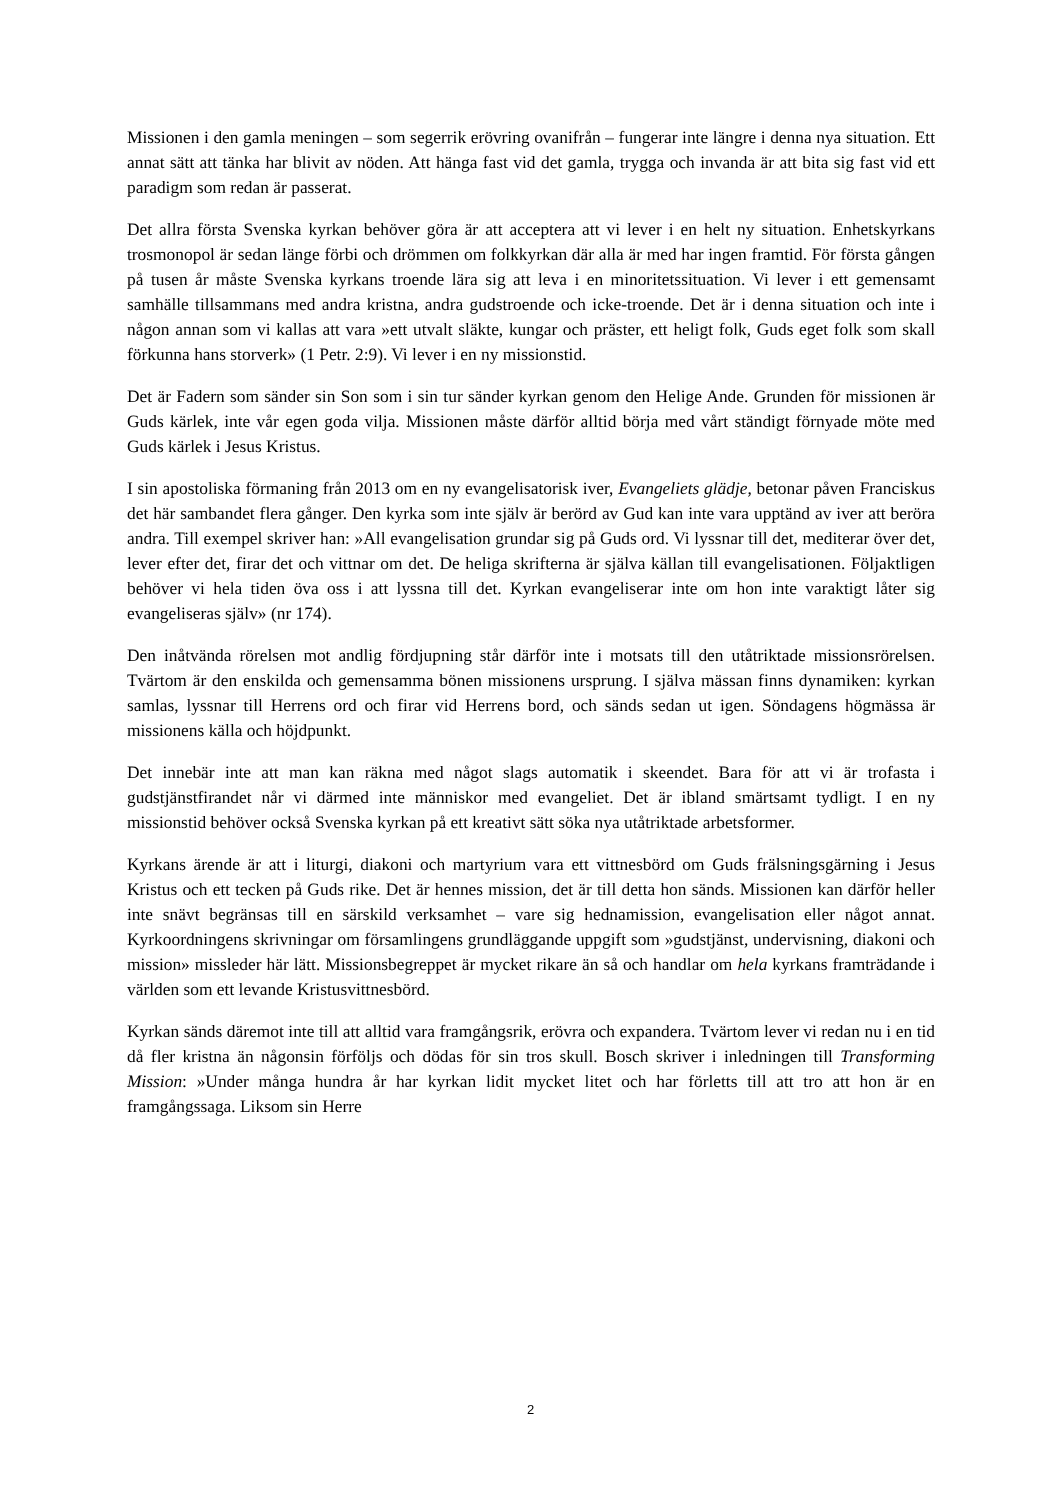Missionen i den gamla meningen – som segerrik erövring ovanifrån – fungerar inte längre i denna nya situation. Ett annat sätt att tänka har blivit av nöden. Att hänga fast vid det gamla, trygga och invanda är att bita sig fast vid ett paradigm som redan är passerat.
Det allra första Svenska kyrkan behöver göra är att acceptera att vi lever i en helt ny situation. Enhetskyrkans trosmonopol är sedan länge förbi och drömmen om folkkyrkan där alla är med har ingen framtid. För första gången på tusen år måste Svenska kyrkans troende lära sig att leva i en minoritetssituation. Vi lever i ett gemensamt samhälle tillsammans med andra kristna, andra gudstroende och icke-troende. Det är i denna situation och inte i någon annan som vi kallas att vara »ett utvalt släkte, kungar och präster, ett heligt folk, Guds eget folk som skall förkunna hans storverk» (1 Petr. 2:9). Vi lever i en ny missionstid.
Det är Fadern som sänder sin Son som i sin tur sänder kyrkan genom den Helige Ande. Grunden för missionen är Guds kärlek, inte vår egen goda vilja. Missionen måste därför alltid börja med vårt ständigt förnyade möte med Guds kärlek i Jesus Kristus.
I sin apostoliska förmaning från 2013 om en ny evangelisatorisk iver, Evangeliets glädje, betonar påven Franciskus det här sambandet flera gånger. Den kyrka som inte själv är berörd av Gud kan inte vara upptänd av iver att beröra andra. Till exempel skriver han: »All evangelisation grundar sig på Guds ord. Vi lyssnar till det, mediterar över det, lever efter det, firar det och vittnar om det. De heliga skrifterna är själva källan till evangelisationen. Följaktligen behöver vi hela tiden öva oss i att lyssna till det. Kyrkan evangeliserar inte om hon inte varaktigt låter sig evangeliseras själv» (nr 174).
Den inåtvända rörelsen mot andlig fördjupning står därför inte i motsats till den utåtriktade missionsrörelsen. Tvärtom är den enskilda och gemensamma bönen missionens ursprung. I själva mässan finns dynamiken: kyrkan samlas, lyssnar till Herrens ord och firar vid Herrens bord, och sänds sedan ut igen. Söndagens högmässa är missionens källa och höjdpunkt.
Det innebär inte att man kan räkna med något slags automatik i skeendet. Bara för att vi är trofasta i gudstjänstfirandet når vi därmed inte människor med evangeliet. Det är ibland smärtsamt tydligt. I en ny missionstid behöver också Svenska kyrkan på ett kreativt sätt söka nya utåtriktade arbetsformer.
Kyrkans ärende är att i liturgi, diakoni och martyrium vara ett vittnesbörd om Guds frälsningsgärning i Jesus Kristus och ett tecken på Guds rike. Det är hennes mission, det är till detta hon sänds. Missionen kan därför heller inte snävt begränsas till en särskild verksamhet – vare sig hednamission, evangelisation eller något annat. Kyrkoordningens skrivningar om församlingens grundläggande uppgift som »gudstjänst, undervisning, diakoni och mission» missleder här lätt. Missionsbegreppet är mycket rikare än så och handlar om hela kyrkans framträdande i världen som ett levande Kristusvittnesbörd.
Kyrkan sänds däremot inte till att alltid vara framgångsrik, erövra och expandera. Tvärtom lever vi redan nu i en tid då fler kristna än någonsin förföljs och dödas för sin tros skull. Bosch skriver i inledningen till Transforming Mission: »Under många hundra år har kyrkan lidit mycket litet och har förletts till att tro att hon är en framgångssaga. Liksom sin Herre
2